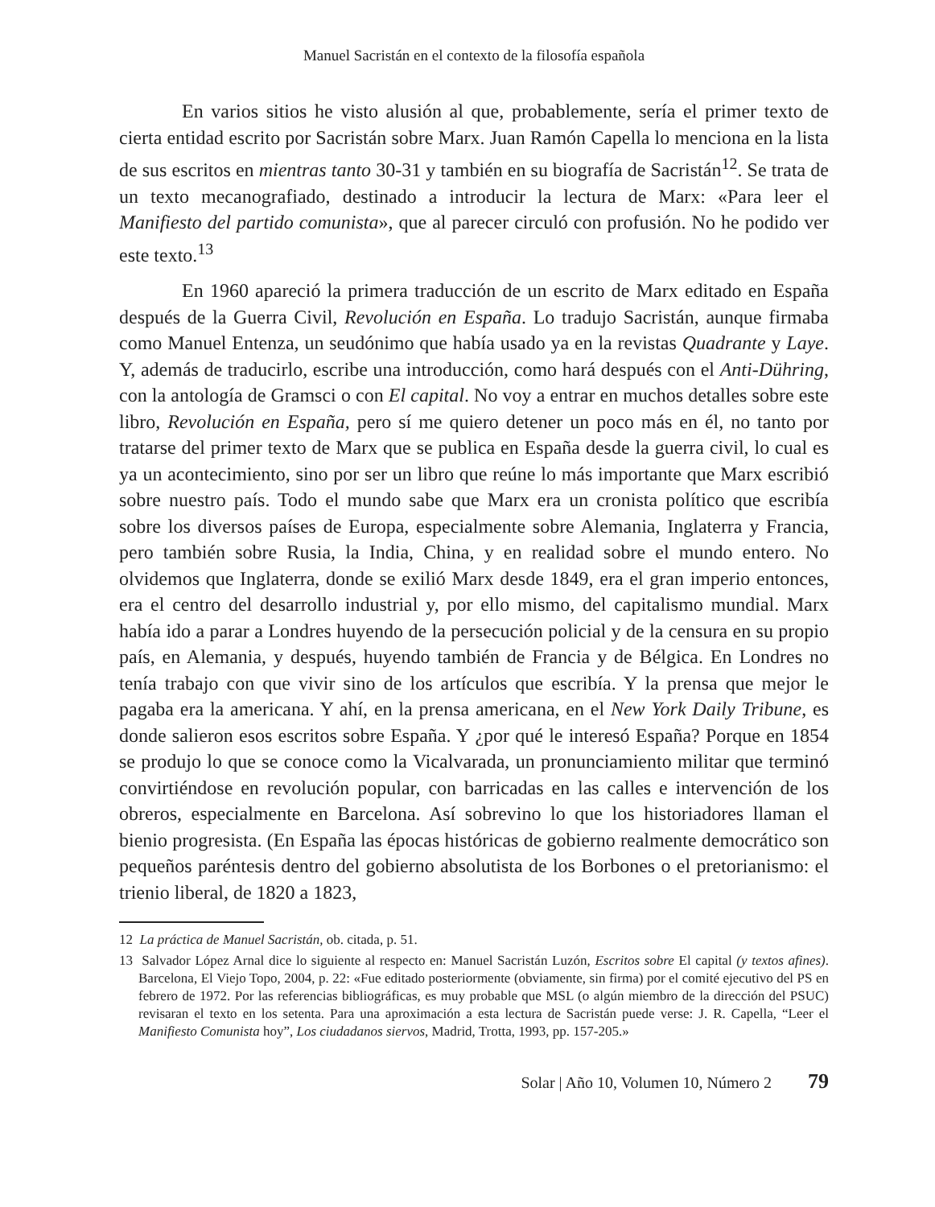Manuel Sacristán en el contexto de la filosofía española
En varios sitios he visto alusión al que, probablemente, sería el primer texto de cierta entidad escrito por Sacristán sobre Marx. Juan Ramón Capella lo menciona en la lista de sus escritos en mientras tanto 30-31 y también en su biografía de Sacristán<sup>12</sup>. Se trata de un texto mecanografiado, destinado a introducir la lectura de Marx: «Para leer el Manifiesto del partido comunista», que al parecer circuló con profusión. No he podido ver este texto.<sup>13</sup>
En 1960 apareció la primera traducción de un escrito de Marx editado en España después de la Guerra Civil, Revolución en España. Lo tradujo Sacristán, aunque firmaba como Manuel Entenza, un seudónimo que había usado ya en la revistas Quadrante y Laye. Y, además de traducirlo, escribe una introducción, como hará después con el Anti-Dühring, con la antología de Gramsci o con El capital. No voy a entrar en muchos detalles sobre este libro, Revolución en España, pero sí me quiero detener un poco más en él, no tanto por tratarse del primer texto de Marx que se publica en España desde la guerra civil, lo cual es ya un acontecimiento, sino por ser un libro que reúne lo más importante que Marx escribió sobre nuestro país. Todo el mundo sabe que Marx era un cronista político que escribía sobre los diversos países de Europa, especialmente sobre Alemania, Inglaterra y Francia, pero también sobre Rusia, la India, China, y en realidad sobre el mundo entero. No olvidemos que Inglaterra, donde se exilió Marx desde 1849, era el gran imperio entonces, era el centro del desarrollo industrial y, por ello mismo, del capitalismo mundial. Marx había ido a parar a Londres huyendo de la persecución policial y de la censura en su propio país, en Alemania, y después, huyendo también de Francia y de Bélgica. En Londres no tenía trabajo con que vivir sino de los artículos que escribía. Y la prensa que mejor le pagaba era la americana. Y ahí, en la prensa americana, en el New York Daily Tribune, es donde salieron esos escritos sobre España. Y ¿por qué le interesó España? Porque en 1854 se produjo lo que se conoce como la Vicalvarada, un pronunciamiento militar que terminó convirtiéndose en revolución popular, con barricadas en las calles e intervención de los obreros, especialmente en Barcelona. Así sobrevino lo que los historiadores llaman el bienio progresista. (En España las épocas históricas de gobierno realmente democrático son pequeños paréntesis dentro del gobierno absolutista de los Borbones o el pretorianismo: el trienio liberal, de 1820 a 1823,
12 La práctica de Manuel Sacristán, ob. citada, p. 51.
13 Salvador López Arnal dice lo siguiente al respecto en: Manuel Sacristán Luzón, Escritos sobre El capital (y textos afines). Barcelona, El Viejo Topo, 2004, p. 22: «Fue editado posteriormente (obviamente, sin firma) por el comité ejecutivo del PS en febrero de 1972. Por las referencias bibliográficas, es muy probable que MSL (o algún miembro de la dirección del PSUC) revisaran el texto en los setenta. Para una aproximación a esta lectura de Sacristán puede verse: J. R. Capella, “Leer el Manifiesto Comunista hoy”, Los ciudadanos siervos, Madrid, Trotta, 1993, pp. 157-205.»
Solar | Año 10, Volumen 10, Número 2 79